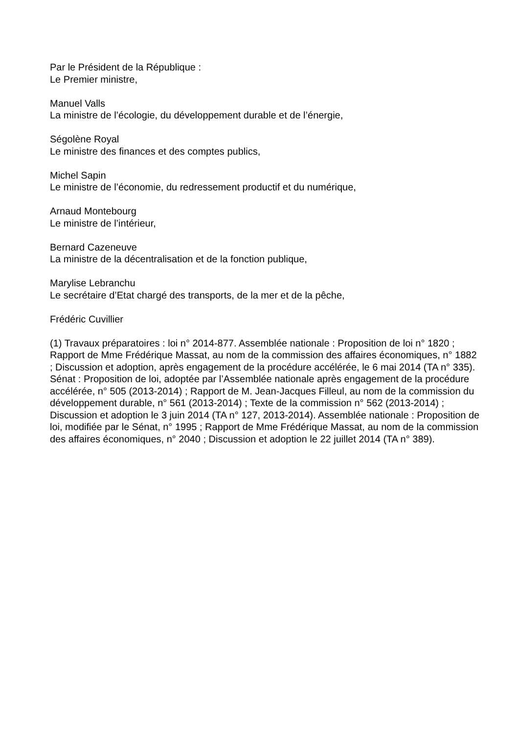Par le Président de la République :
Le Premier ministre,
Manuel Valls
La ministre de l’écologie, du développement durable et de l’énergie,
Ségolène Royal
Le ministre des finances et des comptes publics,
Michel Sapin
Le ministre de l’économie, du redressement productif et du numérique,
Arnaud Montebourg
Le ministre de l’intérieur,
Bernard Cazeneuve
La ministre de la décentralisation et de la fonction publique,
Marylise Lebranchu
Le secrétaire d’Etat chargé des transports, de la mer et de la pêche,
Frédéric Cuvillier
(1) Travaux préparatoires : loi n° 2014-877. Assemblée nationale : Proposition de loi n° 1820 ; Rapport de Mme Frédérique Massat, au nom de la commission des affaires économiques, n° 1882 ; Discussion et adoption, après engagement de la procédure accélérée, le 6 mai 2014 (TA n° 335). Sénat : Proposition de loi, adoptée par l’Assemblée nationale après engagement de la procédure accélérée, n° 505 (2013-2014) ; Rapport de M. Jean-Jacques Filleul, au nom de la commission du développement durable, n° 561 (2013-2014) ; Texte de la commission n° 562 (2013-2014) ; Discussion et adoption le 3 juin 2014 (TA n° 127, 2013-2014). Assemblée nationale : Proposition de loi, modifiée par le Sénat, n° 1995 ; Rapport de Mme Frédérique Massat, au nom de la commission des affaires économiques, n° 2040 ; Discussion et adoption le 22 juillet 2014 (TA n° 389).